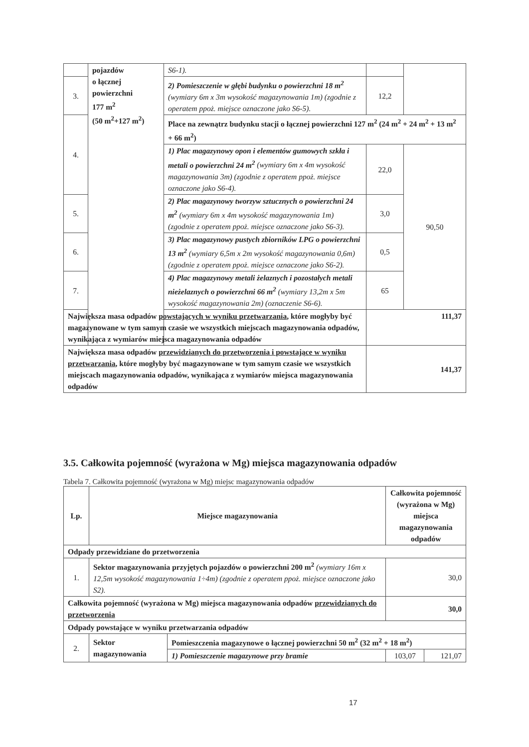| | pojazdów o łącznej powierzchni 177 m<sup>2</sup> (50 m<sup>2</sup>+127 m<sup>2</sup>) | S6-1). | | |
| 3. | | 2) Pomieszczenie w głębi budynku o powierzchni 18 m<sup>2</sup> (wymiary 6m x 3m wysokość magazynowania 1m) (zgodnie z operatem ppoż. miejsce oznaczone jako S6-5). | 12,2 | |
| 4. | | Place na zewnątrz budynku stacji o łącznej powierzchni 127 m<sup>2</sup> (24 m<sup>2</sup> + 24 m<sup>2</sup> + 13 m<sup>2</sup> + 66 m<sup>2</sup>) | | |
| | | 1) Plac magazynowy opon i elementów gumowych szkła i metali o powierzchni 24 m<sup>2</sup> (wymiary 6m x 4m wysokość magazynowania 3m) (zgodnie z operatem ppoż. miejsce oznaczone jako S6-4). | 22,0 | 90,50 |
| 5. | | 2) Plac magazynowy tworzyw sztucznych o powierzchni 24 m<sup>2</sup> (wymiary 6m x 4m wysokość magazynowania 1m) (zgodnie z operatem ppoż. miejsce oznaczone jako S6-3). | 3,0 | |
| 6. | | 3) Plac magazynowy pustych zbiorników LPG o powierzchni 13 m<sup>2</sup> (wymiary 6,5m x 2m wysokość magazynowania 0,6m) (zgodnie z operatem ppoż. miejsce oznaczone jako S6-2). | 0,5 | |
| 7. | | 4) Plac magazynowy metali żelaznych i pozostałych metali nieżelaznych o powierzchni 66 m<sup>2</sup> (wymiary 13,2m x 5m wysokość magazynowania 2m) (oznaczenie S6-6). | 65 | |
| Największa masa odpadów powstających w wyniku przetwarzania , które mogłyby być magazynowane w tym samym czasie we wszystkich miejscach magazynowania odpadów, wynikająca z wymiarów miejsca magazynowania odpadów | | | 111,37 | |
| Największa masa odpadów przewidzianych do przetworzenia i powstające w wyniku przetwarzania , które mogłyby być magazynowane w tym samym czasie we wszystkich miejscach magazynowania odpadów, wynikająca z wymiarów miejsca magazynowania odpadów | | | 141,37 | |
3.5. Całkowita pojemność (wyrażona w Mg) miejsca magazynowania odpadów
Tabela 7. Całkowita pojemność (wyrażona w Mg) miejsc magazynowania odpadów
| Lp. | Miejsce magazynowania | | Całkowita pojemność (wyrażona w Mg) miejsca magazynowania odpadów | |
| --- | --- | --- | --- | --- |
| Odpady przewidziane do przetworzenia | | | | |
| 1. | Sektor magazynowania przyjętych pojazdów o powierzchni 200 m<sup>2</sup> (wymiary 16m x 12,5m wysokość magazynowania 1÷4m) (zgodnie z operatem ppoż. miejsce oznaczone jako S2). | | 30,0 | |
| Całkowita pojemność (wyrażona w Mg) miejsca magazynowania odpadów przewidzianych do przetworzenia | | | 30,0 | |
| Odpady powstające w wyniku przetwarzania odpadów | | | | |
| 2. | Sektor magazynowania | Pomieszczenia magazynowe o łącznej powierzchni 50 m<sup>2</sup> (32 m<sup>2</sup> + 18 m<sup>2</sup>) | | |
| | | 1) Pomieszczenie magazynowe przy bramie | 103,07 | 121,07 |
17